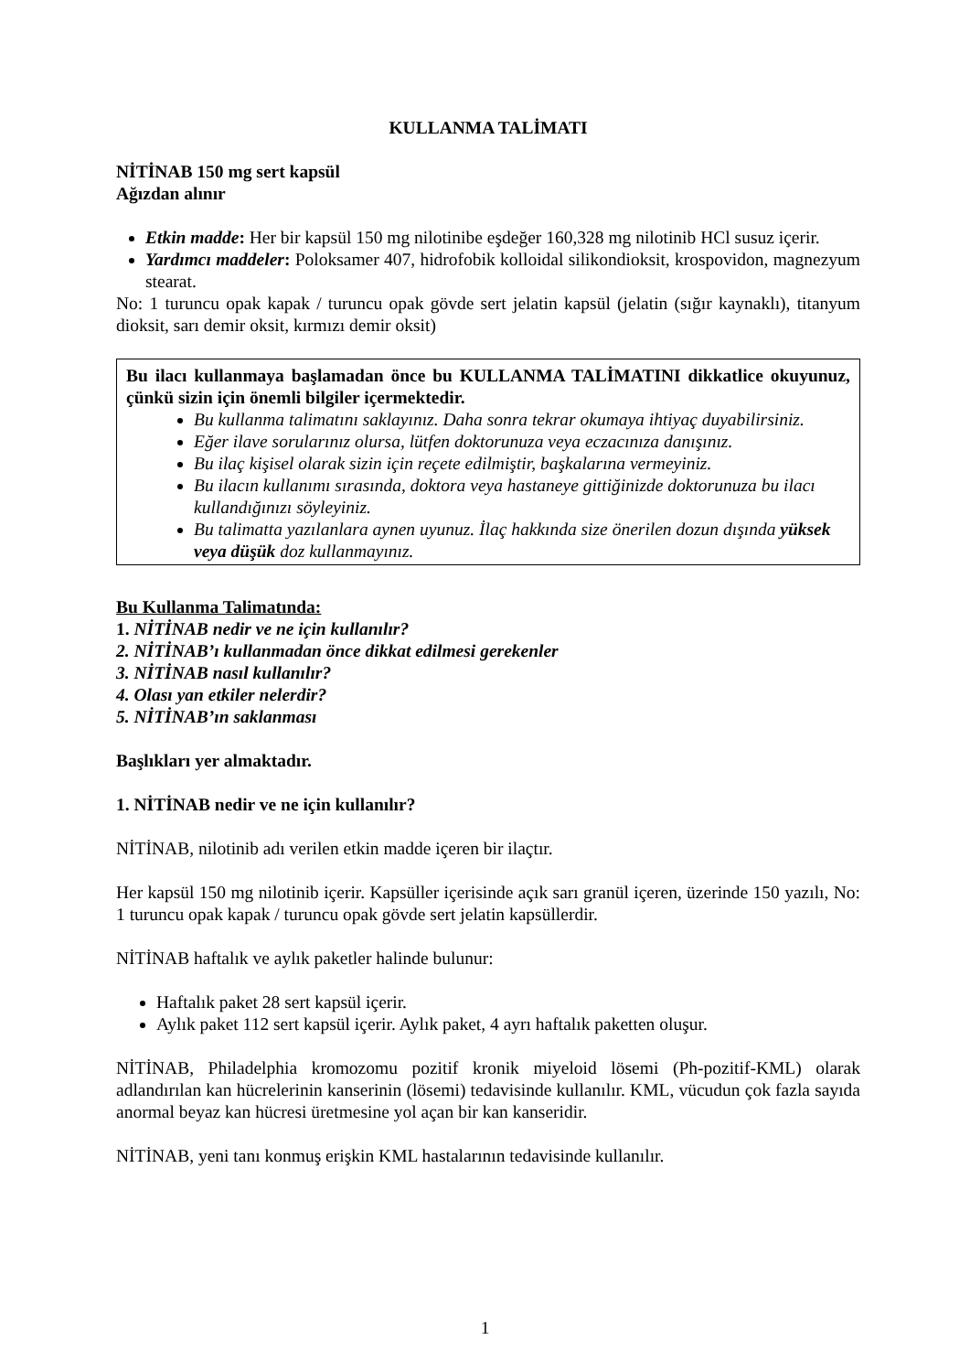KULLANMA TALİMATI
NİTİNAB 150 mg sert kapsül
Ağızdan alınır
Etkin madde: Her bir kapsül 150 mg nilotinibe eşdeğer 160,328 mg nilotinib HCl susuz içerir.
Yardımcı maddeler: Poloksamer 407, hidrofobik kolloidal silikondioksit, krospovidon, magnezyum stearat.
No: 1 turuncu opak kapak / turuncu opak gövde sert jelatin kapsül (jelatin (sığır kaynaklı), titanyum dioksit, sarı demir oksit, kırmızı demir oksit)
Bu ilacı kullanmaya başlamadan önce bu KULLANMA TALİMATINI dikkatlice okuyunuz, çünkü sizin için önemli bilgiler içermektedir.
Bu kullanma talimatını saklayınız. Daha sonra tekrar okumaya ihtiyaç duyabilirsiniz.
Eğer ilave sorularınız olursa, lütfen doktorunuza veya eczacınıza danışınız.
Bu ilaç kişisel olarak sizin için reçete edilmiştir, başkalarına vermeyiniz.
Bu ilacın kullanımı sırasında, doktora veya hastaneye gittiğinizde doktorunuza bu ilacı kullandığınızı söyleyiniz.
Bu talimatta yazılanlara aynen uyunuz. İlaç hakkında size önerilen dozun dışında yüksek veya düşük doz kullanmayınız.
Bu Kullanma Talimatında:
1. NİTİNAB nedir ve ne için kullanılır?
2. NİTİNAB’ı kullanmadan önce dikkat edilmesi gerekenler
3. NİTİNAB nasıl kullanılır?
4. Olası yan etkiler nelerdir?
5. NİTİNAB’ın saklanması
Başlıkları yer almaktadır.
1. NİTİNAB nedir ve ne için kullanılır?
NİTİNAB, nilotinib adı verilen etkin madde içeren bir ilaçtır.
Her kapsül 150 mg nilotinib içerir. Kapsüller içerisinde açık sarı granül içeren, üzerinde 150 yazılı, No: 1 turuncu opak kapak / turuncu opak gövde sert jelatin kapsüllerdir.
NİTİNAB haftalık ve aylık paketler halinde bulunur:
Haftalık paket 28 sert kapsül içerir.
Aylık paket 112 sert kapsül içerir. Aylık paket, 4 ayrı haftalık paketten oluşur.
NİTİNAB, Philadelphia kromozomu pozitif kronik miyeloid lösemi (Ph-pozitif-KML) olarak adlandırılan kan hücrelerinin kanserinin (lösemi) tedavisinde kullanılır. KML, vücudun çok fazla sayıda anormal beyaz kan hücresi üretmesine yol açan bir kan kanseridir.
NİTİNAB, yeni tanı konmuş erişkin KML hastalarının tedavisinde kullanılır.
1